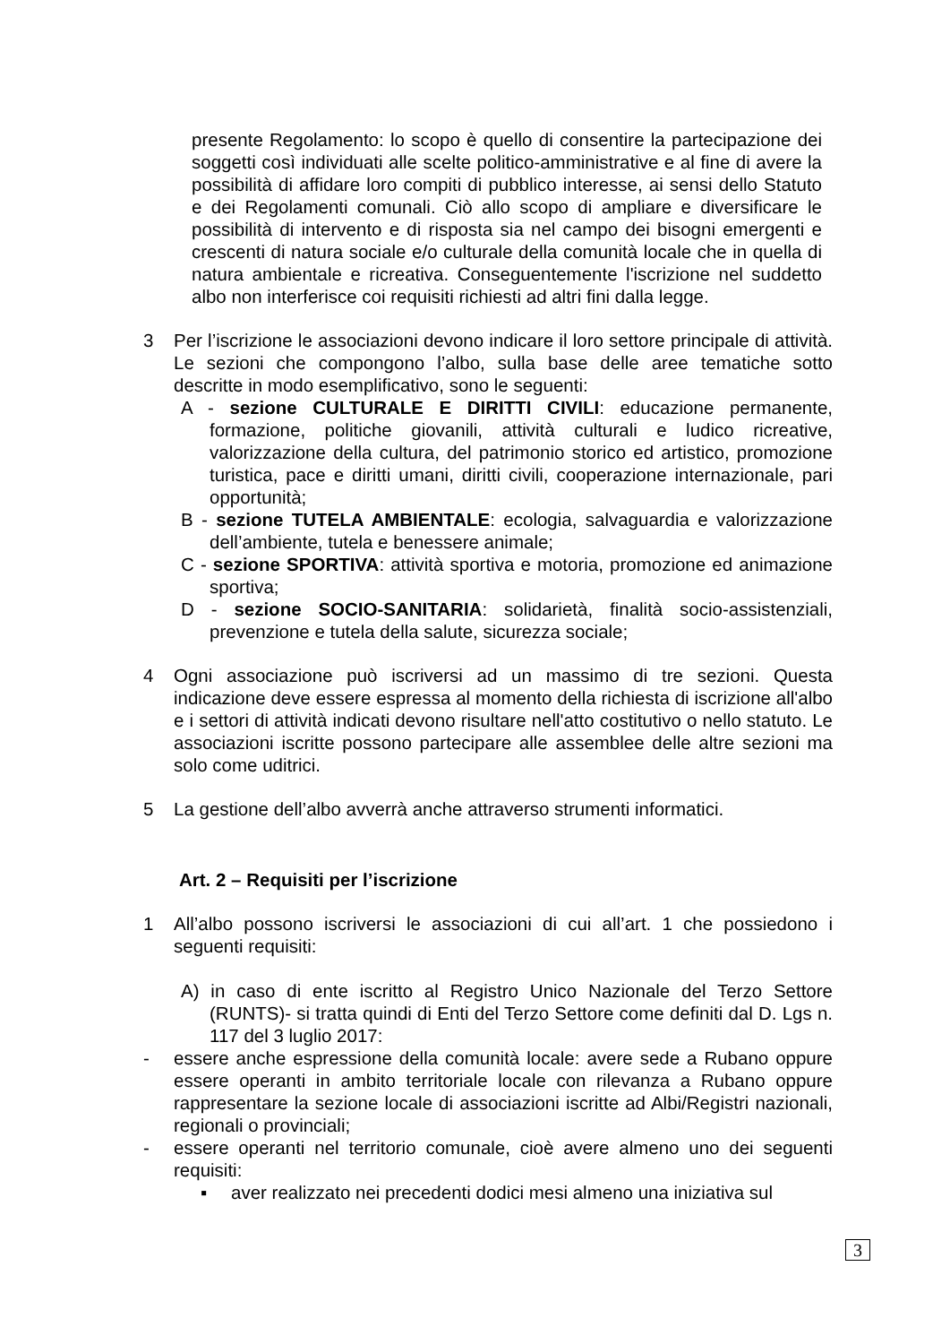presente Regolamento: lo scopo è quello di consentire la partecipazione dei soggetti così individuati alle scelte politico-amministrative e al fine di avere la possibilità di affidare loro compiti di pubblico interesse, ai sensi dello Statuto e dei Regolamenti comunali. Ciò allo scopo di ampliare e diversificare le possibilità di intervento e di risposta sia nel campo dei bisogni emergenti e crescenti di natura sociale e/o culturale della comunità locale che in quella di natura ambientale e ricreativa. Conseguentemente l'iscrizione nel suddetto albo non interferisce coi requisiti richiesti ad altri fini dalla legge.
3 Per l’iscrizione le associazioni devono indicare il loro settore principale di attività. Le sezioni che compongono l’albo, sulla base delle aree tematiche sotto descritte in modo esemplificativo, sono le seguenti:
A - sezione CULTURALE E DIRITTI CIVILI: educazione permanente, formazione, politiche giovanili, attività culturali e ludico ricreative, valorizzazione della cultura, del patrimonio storico ed artistico, promozione turistica, pace e diritti umani, diritti civili, cooperazione internazionale, pari opportunità;
B - sezione TUTELA AMBIENTALE: ecologia, salvaguardia e valorizzazione dell’ambiente, tutela e benessere animale;
C - sezione SPORTIVA: attività sportiva e motoria, promozione ed animazione sportiva;
D - sezione SOCIO-SANITARIA: solidarietà, finalità socio-assistenziali, prevenzione e tutela della salute, sicurezza sociale;
4 Ogni associazione può iscriversi ad un massimo di tre sezioni. Questa indicazione deve essere espressa al momento della richiesta di iscrizione all'albo e i settori di attività indicati devono risultare nell'atto costitutivo o nello statuto. Le associazioni iscritte possono partecipare alle assemblee delle altre sezioni ma solo come uditrici.
5 La gestione dell’albo avverrà anche attraverso strumenti informatici.
Art. 2 – Requisiti per l’iscrizione
1 All’albo possono iscriversi le associazioni di cui all’art. 1 che possiedono i seguenti requisiti:
A) in caso di ente iscritto al Registro Unico Nazionale del Terzo Settore (RUNTS)- si tratta quindi di Enti del Terzo Settore come definiti dal D. Lgs n. 117 del 3 luglio 2017:
- essere anche espressione della comunità locale: avere sede a Rubano oppure essere operanti in ambito territoriale locale con rilevanza a Rubano oppure rappresentare la sezione locale di associazioni iscritte ad Albi/Registri nazionali, regionali o provinciali;
- essere operanti nel territorio comunale, cioè avere almeno uno dei seguenti requisiti:
▪ aver realizzato nei precedenti dodici mesi almeno una iniziativa sul
3